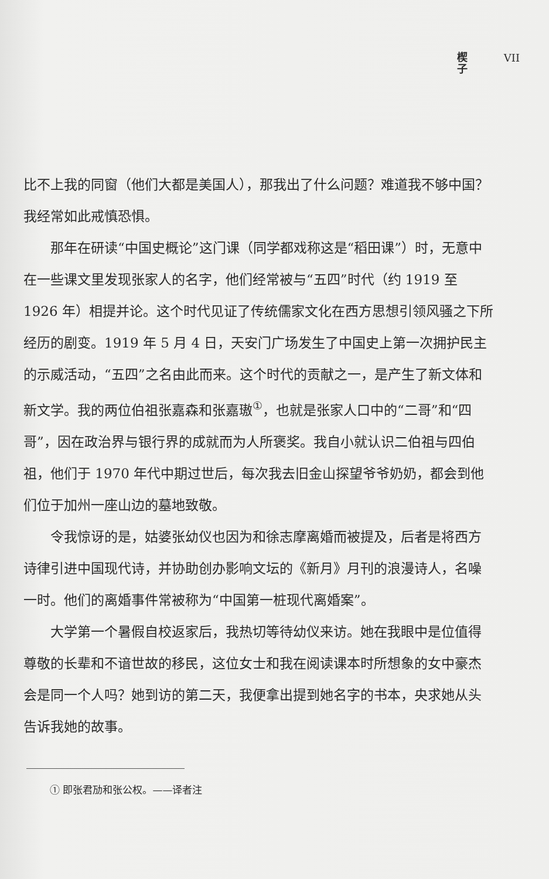楔 子
VII
比不上我的同窗（他们大都是美国人），那我出了什么问题？难道我不够中国？我经常如此戒慎恐惧。
那年在研读“中国史概论”这门课（同学都戏称这是“稻田课”）时，无意中在一些课文里发现张家人的名字，他们经常被与“五四”时代（约 1919 至 1926 年）相提并论。这个时代见证了传统儒家文化在西方思想引领风骚之下所经历的剧变。1919 年 5 月 4 日，天安门广场发生了中国史上第一次拥护民主的示威活动，“五四”之名由此而来。这个时代的贡献之一，是产生了新文体和新文学。我的两位伯祖张嘉森和张嘉璈<sup>①</sup>，也就是张家人口中的“二哥”和“四哥”，因在政治界与银行界的成就而为人所褒奖。我自小就认识二伯祖与四伯祖，他们于 1970 年代中期过世后，每次我去旧金山探望爷爷奶奶，都会到他们位于加州一座山边的墓地致敬。
令我惊讶的是，姑婆张幼仪也因为和徐志摩离婚而被提及，后者是将西方诗律引进中国现代诗，并协助创办影响文坛的《新月》月刊的浪漫诗人，名噪一时。他们的离婚事件常被称为“中国第一桩现代离婚案”。
大学第一个暑假自校返家后，我热切等待幼仪来访。她在我眼中是位值得尊敬的长辈和不谙世故的移民，这位女士和我在阅读课本时所想象的女中豪杰会是同一个人吗？她到访的第二天，我便拿出提到她名字的书本，央求她从头告诉我她的故事。
① 即张君劢和张公权。——译者注